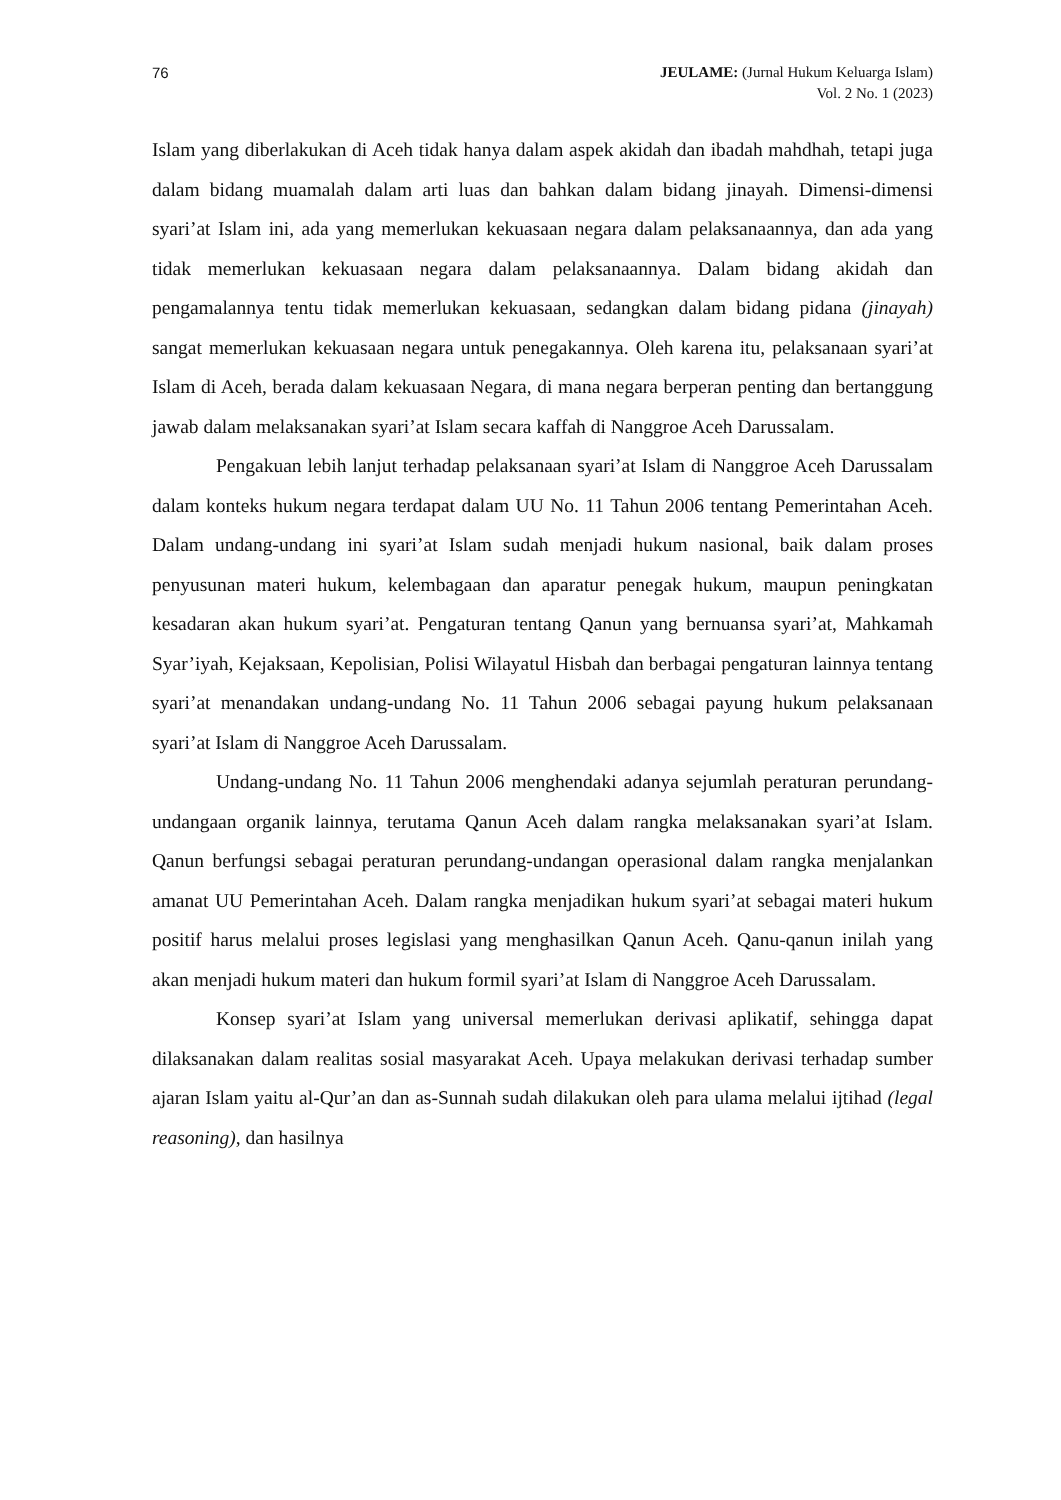76 JEULAME: (Jurnal Hukum Keluarga Islam)
Vol. 2 No. 1 (2023)
Islam yang diberlakukan di Aceh tidak hanya dalam aspek akidah dan ibadah mahdhah, tetapi juga dalam bidang muamalah dalam arti luas dan bahkan dalam bidang jinayah. Dimensi-dimensi syari’at Islam ini, ada yang memerlukan kekuasaan negara dalam pelaksanaannya, dan ada yang tidak memerlukan kekuasaan negara dalam pelaksanaannya. Dalam bidang akidah dan pengamalannya tentu tidak memerlukan kekuasaan, sedangkan dalam bidang pidana (jinayah) sangat memerlukan kekuasaan negara untuk penegakannya. Oleh karena itu, pelaksanaan syari’at Islam di Aceh, berada dalam kekuasaan Negara, di mana negara berperan penting dan bertanggung jawab dalam melaksanakan syari’at Islam secara kaffah di Nanggroe Aceh Darussalam.
Pengakuan lebih lanjut terhadap pelaksanaan syari’at Islam di Nanggroe Aceh Darussalam dalam konteks hukum negara terdapat dalam UU No. 11 Tahun 2006 tentang Pemerintahan Aceh. Dalam undang-undang ini syari’at Islam sudah menjadi hukum nasional, baik dalam proses penyusunan materi hukum, kelembagaan dan aparatur penegak hukum, maupun peningkatan kesadaran akan hukum syari’at. Pengaturan tentang Qanun yang bernuansa syari’at, Mahkamah Syar’iyah, Kejaksaan, Kepolisian, Polisi Wilayatul Hisbah dan berbagai pengaturan lainnya tentang syari’at menandakan undang-undang No. 11 Tahun 2006 sebagai payung hukum pelaksanaan syari’at Islam di Nanggroe Aceh Darussalam.
Undang-undang No. 11 Tahun 2006 menghendaki adanya sejumlah peraturan perundang-undangaan organik lainnya, terutama Qanun Aceh dalam rangka melaksanakan syari’at Islam. Qanun berfungsi sebagai peraturan perundang-undangan operasional dalam rangka menjalankan amanat UU Pemerintahan Aceh. Dalam rangka menjadikan hukum syari’at sebagai materi hukum positif harus melalui proses legislasi yang menghasilkan Qanun Aceh. Qanu-qanun inilah yang akan menjadi hukum materi dan hukum formil syari’at Islam di Nanggroe Aceh Darussalam.
Konsep syari’at Islam yang universal memerlukan derivasi aplikatif, sehingga dapat dilaksanakan dalam realitas sosial masyarakat Aceh. Upaya melakukan derivasi terhadap sumber ajaran Islam yaitu al-Qur’an dan as-Sunnah sudah dilakukan oleh para ulama melalui ijtihad (legal reasoning), dan hasilnya